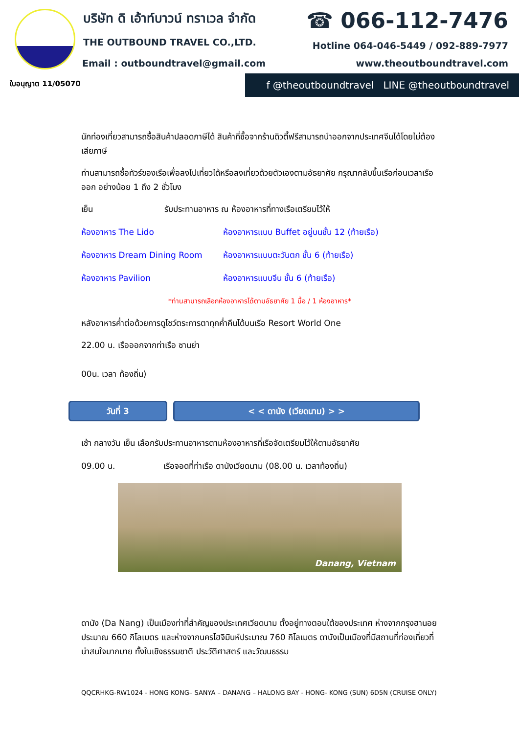บริษัท ดิ เอ้าท์บาวน์ ทราเวล จำกัด
THE OUTBOUND TRAVEL CO.,LTD.
Email : outboundtravel@gmail.com
ใบอนุญาต 11/05070
☎ 066-112-7476
Hotline 064-046-5449 / 092-889-7977
www.theoutboundtravel.com
f @theoutboundtravel LINE @theoutboundtravel
นักท่องเที่ยวสามารถซื้อสินค้าปลอดภาษีได้ สินค้าที่ซื้อจากร้านดิวตี้ฟรีสามารถนำออกจากประเทศจีนได้โดยไม่ต้องเสียภาษี
ท่านสามารถซื้อทัวร์ของเรือเพื่อลงไปเที่ยวได้หรือลงเที่ยวด้วยตัวเองตามอัธยาศัย กรุณากลับขึ้นเรือก่อนเวลาเรือออก อย่างน้อย 1 ถึง 2 ชั่วโมง
เย็น รับประทานอาหาร ณ ห้องอาหารที่ทางเรือเตรียมไว้ให้
ห้องอาหาร The Lido ห้องอาหารแบบ Buffet อยู่บนชั้น 12 (ท้ายเรือ)
ห้องอาหาร Dream Dining Room ห้องอาหารแบบตะวันตก ชั้น 6 (ท้ายเรือ)
ห้องอาหาร Pavilion ห้องอาหารแบบจีน ชั้น 6 (ท้ายเรือ)
*ท่านสามารถเลือกห้องอาหารได้ตามอัธยาศัย 1 มื้อ / 1 ห้องอาหาร*
หลังอาหารค่ำต่อด้วยการดูโชว์ตระการตาทุกค่ำคืนได้บนเรือ Resort World One
22.00 น. เรือออกจากท่าเรือ ซานย่า
00น. เวลา ท้องถิ่น)
วันที่ 3 < < ดานัง (เวียดนาม) > >
เช้า กลางวัน เย็น เลือกรับประทานอาหารตามห้องอาหารที่เรือจัดเตรียมไว้ให้ตามอัธยาศัย
09.00 น. เรือจอดที่ท่าเรือ ดานังเวียดนาม (08.00 น. เวลาท้องถิ่น)
Danang, Vietnam
ดานัง (Da Nang) เป็นเมืองท่าที่สำคัญของประเทศเวียดนาม ตั้งอยู่ทางตอนใต้ของประเทศ ห่างจากกรุงฮานอยประมาณ 660 กิโลเมตร และห่างจากนครโฮจิมินห์ประมาณ 760 กิโลเมตร ดานังเป็นเมืองที่มีสถานที่ท่องเที่ยวที่น่าสนใจมากมาย ทั้งในเชิงธรรมชาติ ประวัติศาสตร์ และวัฒนธรรม
QQCRHKG-RW1024 - HONG KONG– SANYA – DANANG – HALONG BAY - HONG- KONG (SUN) 6D5N (CRUISE ONLY)